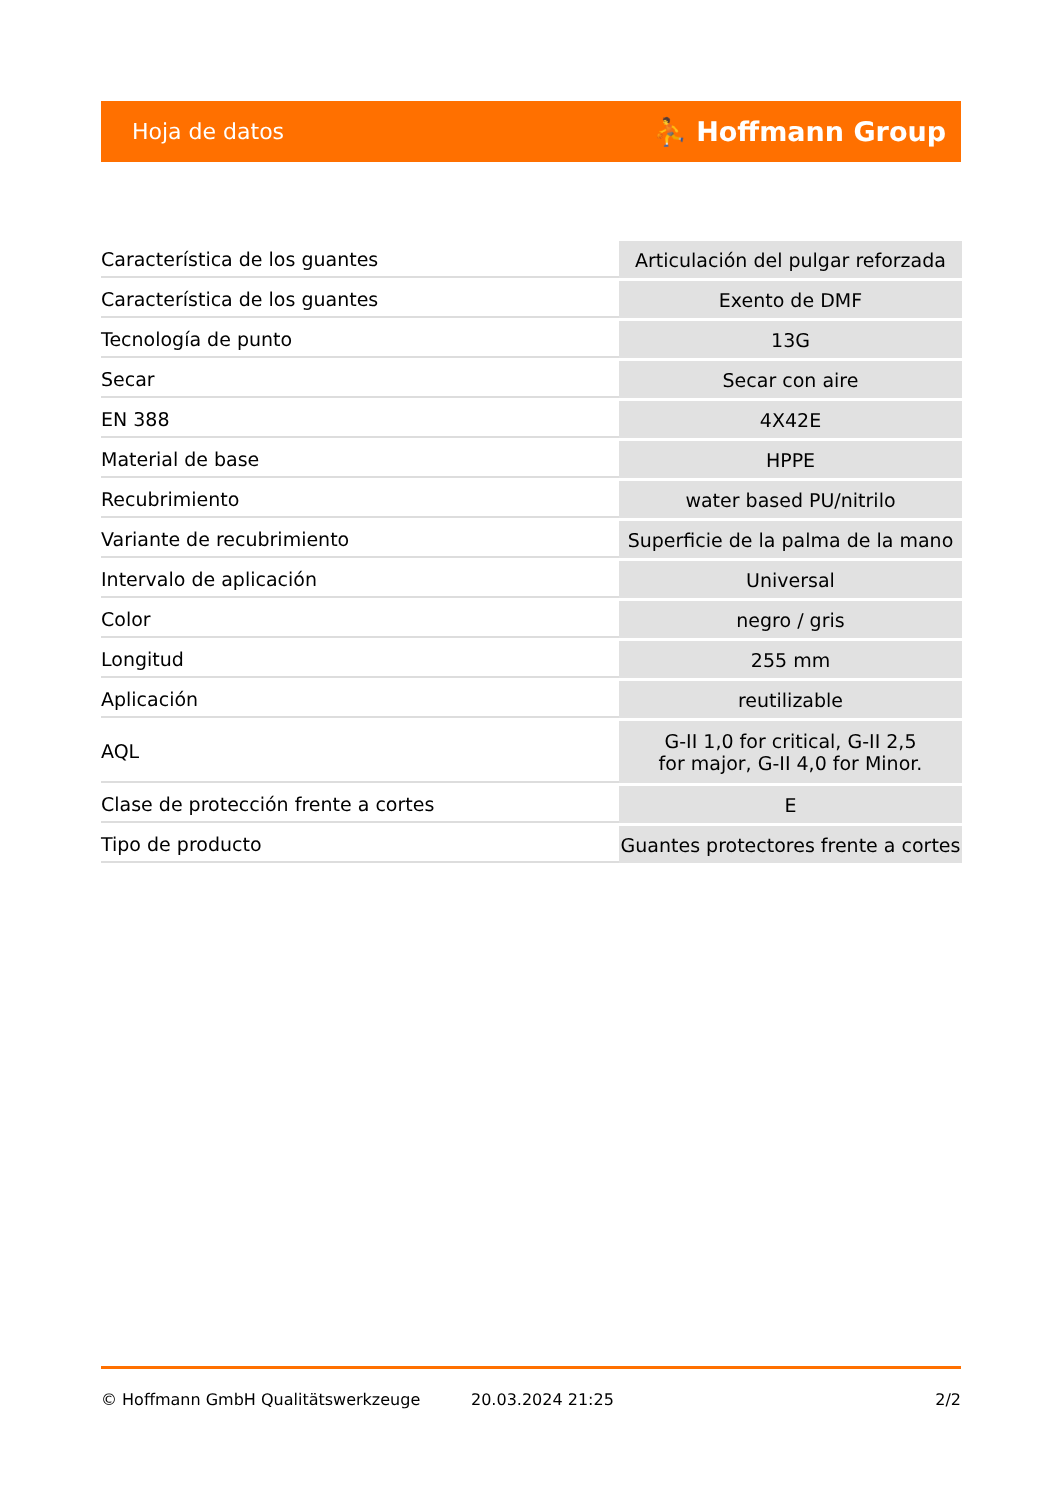Hoja de datos ⛹ Hoffmann Group
| Característica de los guantes | Articulación del pulgar reforzada |
| Característica de los guantes | Exento de DMF |
| Tecnología de punto | 13G |
| Secar | Secar con aire |
| EN 388 | 4X42E |
| Material de base | HPPE |
| Recubrimiento | water based PU/nitrilo |
| Variante de recubrimiento | Superficie de la palma de la mano |
| Intervalo de aplicación | Universal |
| Color | negro / gris |
| Longitud | 255 mm |
| Aplicación | reutilizable |
| AQL | G-II 1,0 for critical, G-II 2,5 for major, G-II 4,0 for Minor. |
| Clase de protección frente a cortes | E |
| Tipo de producto | Guantes protectores frente a cortes |
© Hoffmann GmbH Qualitätswerkzeuge 20.03.2024 21:25 2/2